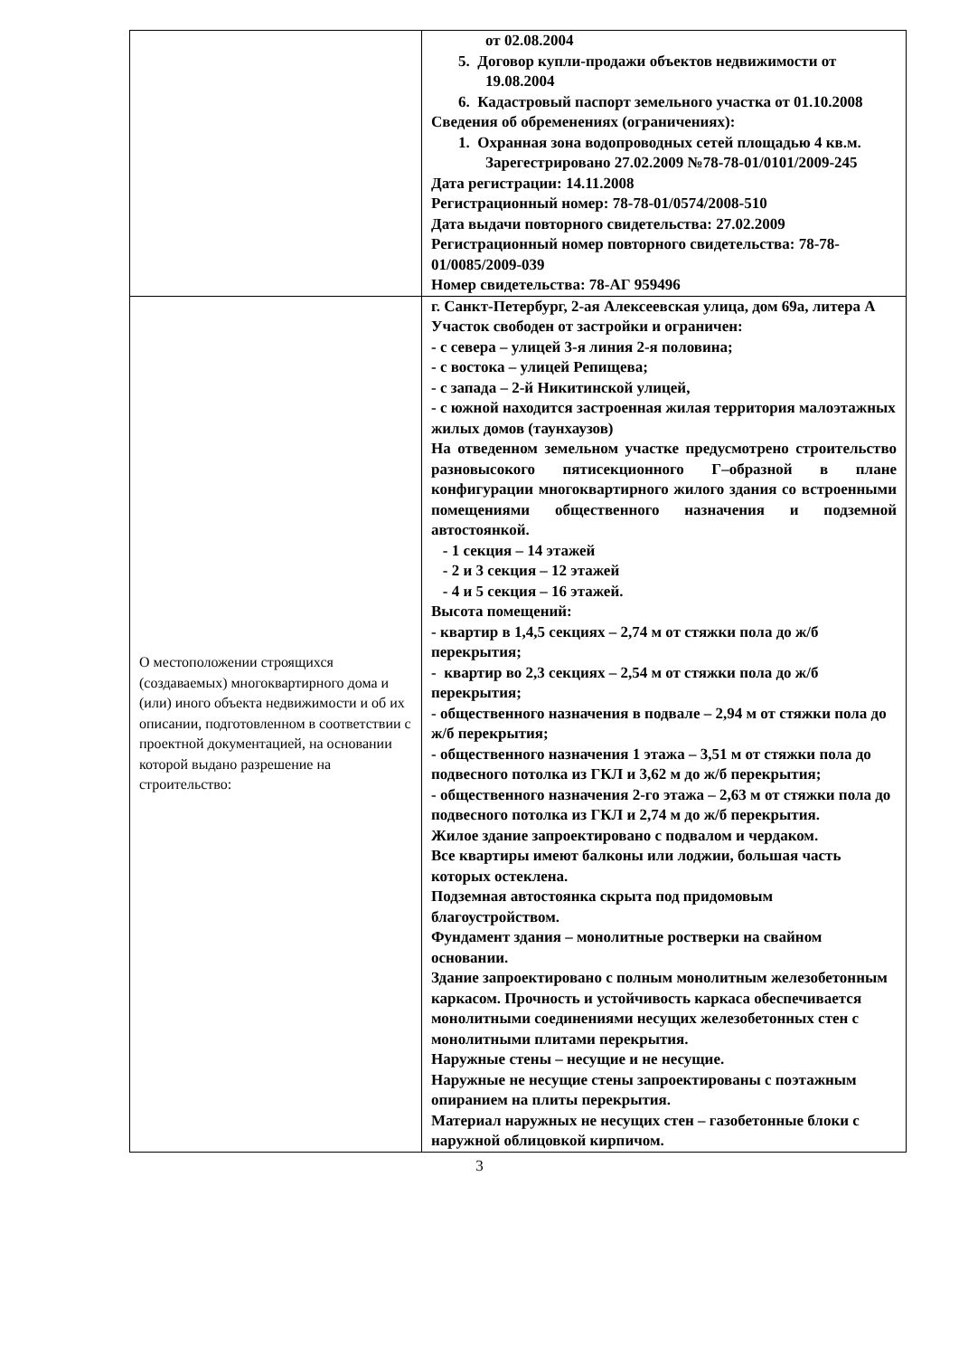| | от 02.08.2004 5. Договор купли-продажи объектов недвижимости от 19.08.2004 6. Кадастровый паспорт земельного участка от 01.10.2008 Сведения об обременениях (ограничениях): 1. Охранная зона водопроводных сетей площадью 4 кв.м. Зарегестрировано 27.02.2009 №78-78-01/0101/2009-245 Дата регистрации: 14.11.2008 Регистрационный номер: 78-78-01/0574/2008-510 Дата выдачи повторного свидетельства: 27.02.2009 Регистрационный номер повторного свидетельства: 78-78-01/0085/2009-039 Номер свидетельства: 78-АГ 959496 |
| О местоположении строящихся (создаваемых) многоквартирного дома и (или) иного объекта недвижимости и об их описании, подготовленном в соответствии с проектной документацией, на основании которой выдано разрешение на строительство: | г. Санкт-Петербург, 2-ая Алексеевская улица, дом 69а, литера А Участок свободен от застройки и ограничен: - с севера – улицей 3-я линия 2-я половина; - с востока – улицей Репищева; - с запада – 2-й Никитинской улицей, - с южной находится застроенная жилая территория малоэтажных жилых домов (таунхаузов) На отведенном земельном участке предусмотрено строительство разновысокого пятисекционного Г–образной в плане конфигурации многоквартирного жилого здания со встроенными помещениями общественного назначения и подземной автостоянкой. - 1 секция – 14 этажей - 2 и 3 секция – 12 этажей - 4 и 5 секция – 16 этажей. Высота помещений: - квартир в 1,4,5 секциях – 2,74 м от стяжки пола до ж/б перекрытия; - квартир во 2,3 секциях – 2,54 м от стяжки пола до ж/б перекрытия; - общественного назначения в подвале – 2,94 м от стяжки пола до ж/б перекрытия; - общественного назначения 1 этажа – 3,51 м от стяжки пола до подвесного потолка из ГКЛ и 3,62 м до ж/б перекрытия; - общественного назначения 2-го этажа – 2,63 м от стяжки пола до подвесного потолка из ГКЛ и 2,74 м до ж/б перекрытия. Жилое здание запроектировано с подвалом и чердаком. Все квартиры имеют балконы или лоджии, большая часть которых остеклена. Подземная автостоянка скрыта под придомовым благоустройством. Фундамент здания – монолитные ростверки на свайном основании. Здание запроектировано с полным монолитным железобетонным каркасом. Прочность и устойчивость каркаса обеспечивается монолитными соединениями несущих железобетонных стен с монолитными плитами перекрытия. Наружные стены – несущие и не несущие. Наружные не несущие стены запроектированы с поэтажным опиранием на плиты перекрытия. Материал наружных не несущих стен – газобетонные блоки с наружной облицовкой кирпичом. |
3